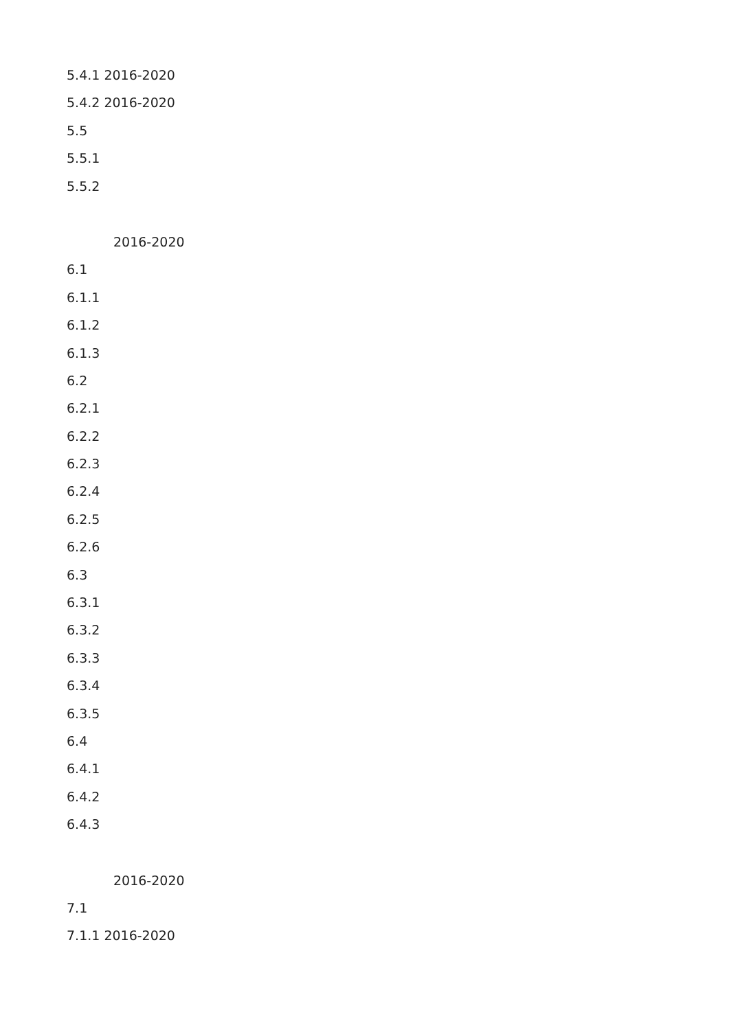5.4.1 2016-2020
5.4.2 2016-2020
5.5
5.5.1
5.5.2
2016-2020
6.1
6.1.1
6.1.2
6.1.3
6.2
6.2.1
6.2.2
6.2.3
6.2.4
6.2.5
6.2.6
6.3
6.3.1
6.3.2
6.3.3
6.3.4
6.3.5
6.4
6.4.1
6.4.2
6.4.3
2016-2020
7.1
7.1.1 2016-2020